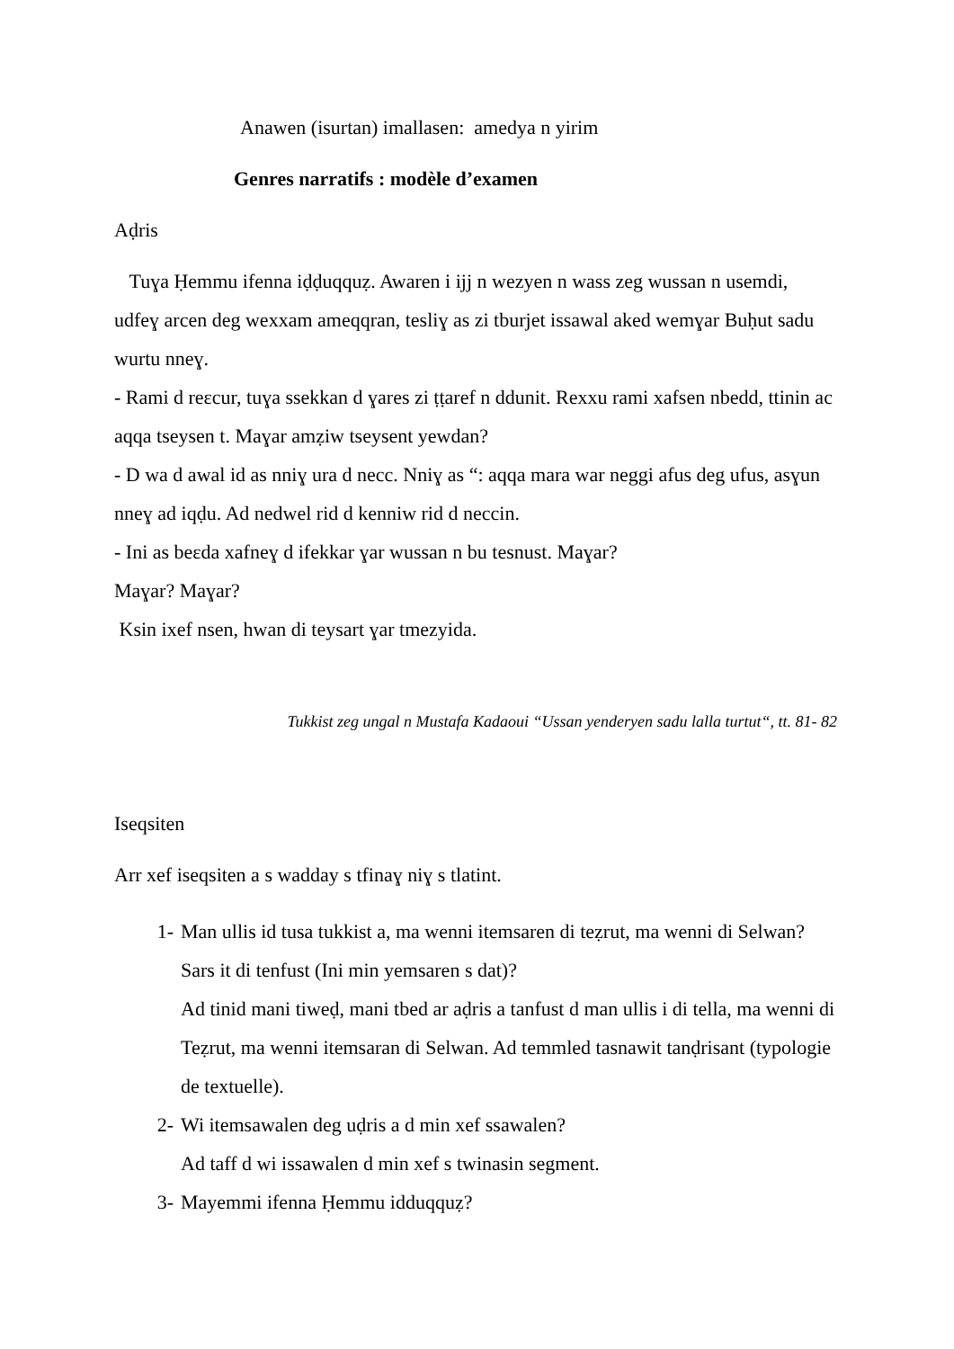Anawen (isurtan) imallasen: amedya n yirim
Genres narratifs : modèle d’examen
Aḍris
Tuɣa Ḥemmu ifenna iḍḍuqquẓ. Awaren i ijj n wezyen n wass zeg wussan n usemdi, udfeɣ arcen deg wexxam ameqqran, tesliɣ as zi tburjet issawal aked wemɣar Buḥut sadu wurtu nneɣ.
- Rami d reɛcur, tuɣa ssekkan d ɣares zi ṭṭaref n ddunit. Rexxu rami xafsen nbedd, ttinin ac aqqa tseysen t. Maɣar amẓiw tseysent yewdan?
- D wa d awal id as nniɣ ura d necc. Nniɣ as “: aqqa mara war neggi afus deg ufus, asɣun nneɣ ad iqḍu. Ad nedwel rid d kenniw rid d neccin.
- Ini as beɛda xafneɣ d ifekkar ɣar wussan n bu tesnust. Maɣar?
Maɣar? Maɣar?
Ksin ixef nsen, hwan di teysart ɣar tmezyida.
Tukkist zeg ungal n Mustafa Kadaoui “Ussan yenderyen sadu lalla turtut“, tt. 81- 82
Iseqsiten
Arr xef iseqsiten a s wadday s tfinaɣ niɣ s tlatint.
1- Man ullis id tusa tukkist a, ma wenni itemsaren di teẓrut, ma wenni di Selwan? Sars it di tenfust (Ini min yemsaren s dat)?
Ad tinid mani tiweḍ, mani tbed ar aḍris a tanfust d man ullis i di tella, ma wenni di Teẓrut, ma wenni itemsaran di Selwan. Ad temmled tasnawit tanḍrisant (typologie de textuelle).
2- Wi itemsawalen deg uḍris a d min xef ssawalen?
Ad taff d wi issawalen d min xef s twinasin segment.
3- Mayemmi ifenna Ḥemmu idduqquẓ?